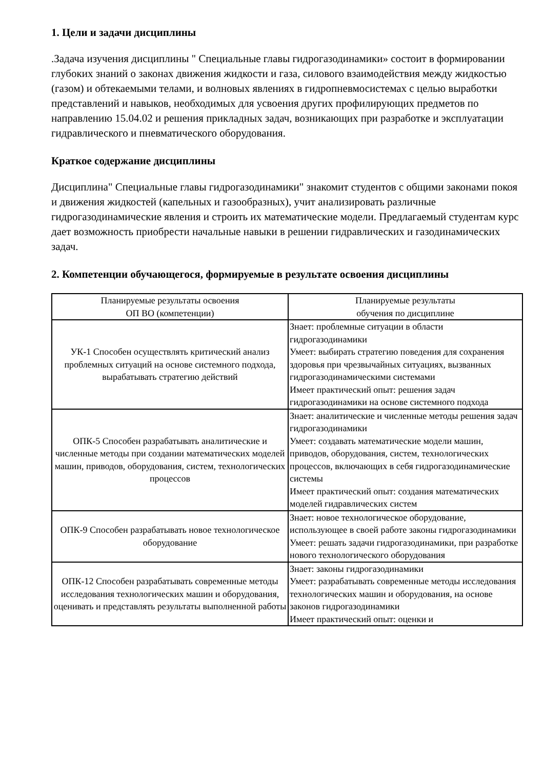1. Цели и задачи дисциплины
.Задача изучения дисциплины " Специальные главы гидрогазодинамики» состоит в формировании глубоких знаний о законах движения жидкости и газа, силового взаимодействия между жидкостью (газом) и обтекаемыми телами, и волновых явлениях в гидропневмосистемах с целью выработки представлений и навыков, необходимых для усвоения других профилирующих предметов по направлению 15.04.02 и решения прикладных задач, возникающих при разработке и эксплуатации гидравлического и пневматического оборудования.
Краткое содержание дисциплины
Дисциплина" Специальные главы гидрогазодинамики" знакомит студентов с общими законами покоя и движения жидкостей (капельных и газообразных), учит анализировать различные гидрогазодинамические явления и строить их математические модели. Предлагаемый студентам курс дает возможность приобрести начальные навыки в решении гидравлических и газодинамических задач.
2. Компетенции обучающегося, формируемые в результате освоения дисциплины
| Планируемые результаты освоения ОП ВО (компетенции) | Планируемые результаты обучения по дисциплине |
| --- | --- |
| УК-1 Способен осуществлять критический анализ проблемных ситуаций на основе системного подхода, вырабатывать стратегию действий | Знает: проблемные ситуации в области гидрогазодинамики Умеет: выбирать стратегию поведения для сохранения здоровья при чрезвычайных ситуациях, вызванных гидрогазодинамическими системами Имеет практический опыт: решения задач гидрогазодинамики на основе системного подхода |
| ОПК-5 Способен разрабатывать аналитические и численные методы при создании математических моделей машин, приводов, оборудования, систем, технологических процессов | Знает: аналитические и численные методы решения задач гидрогазодинамики Умеет: создавать математические модели машин, приводов, оборудования, систем, технологических процессов, включающих в себя гидрогазодинамические системы Имеет практический опыт: создания математических моделей гидравлических систем |
| ОПК-9 Способен разрабатывать новое технологическое оборудование | Знает: новое технологическое оборудование, использующее в своей работе законы гидрогазодинамики Умеет: решать задачи гидрогазодинамики, при разработке нового технологического оборудования |
| ОПК-12 Способен разрабатывать современные методы исследования технологических машин и оборудования, оценивать и представлять результаты выполненной работы | Знает: законы гидрогазодинамики Умеет: разрабатывать современные методы исследования технологических машин и оборудования, на основе законов гидрогазодинамики Имеет практический опыт: оценки и |